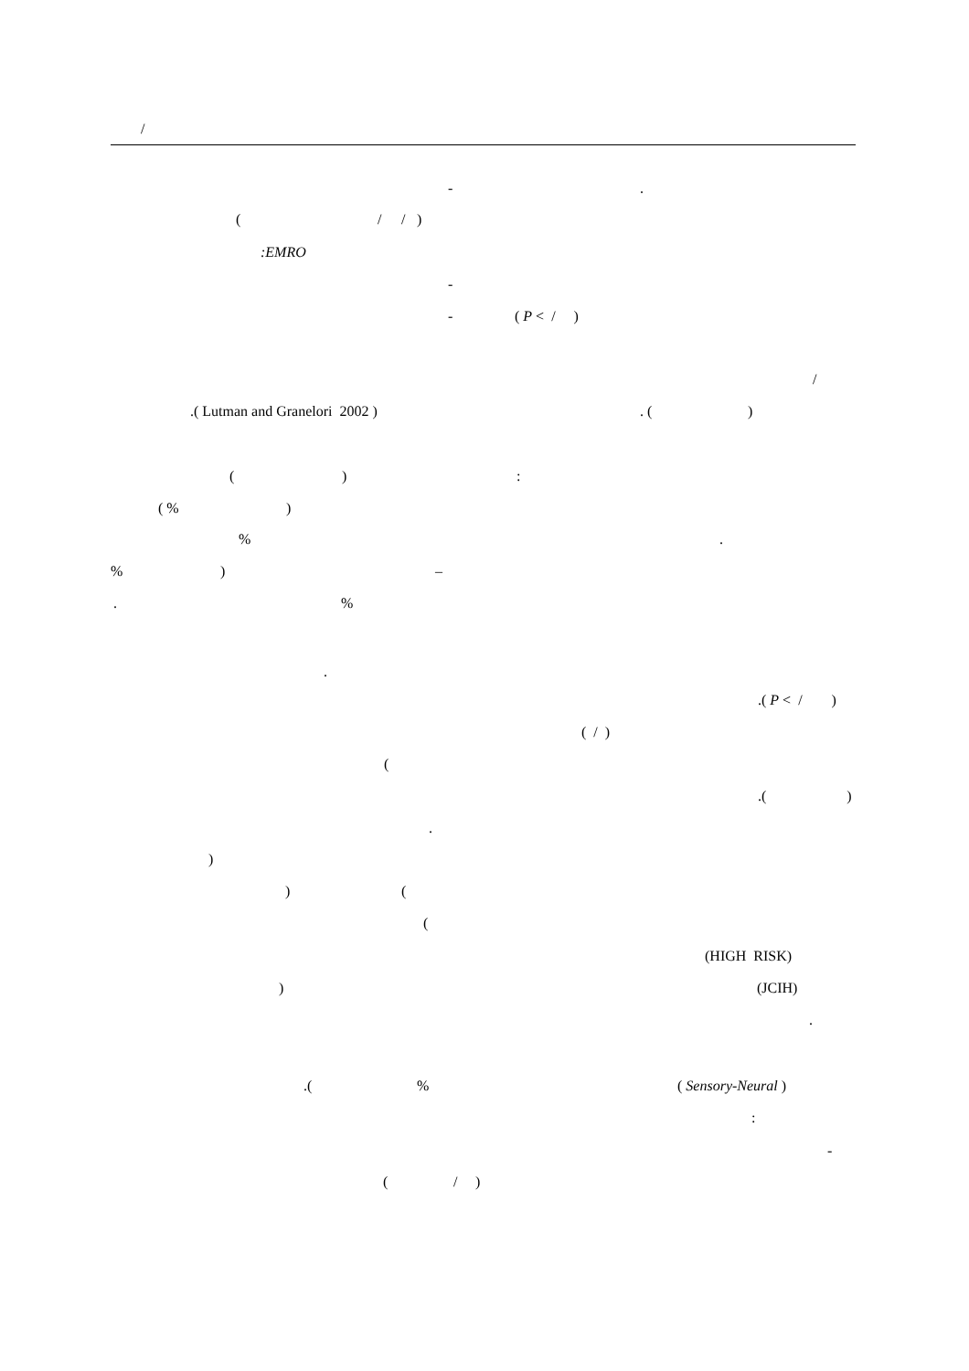/
-.
(/ /)
:EMRO
-
- ( P < / )
/
.( Lutman and Granelori 2002 ). ()
():
( %)
%.
%) –
.%
.
.( P < / )
( / )
(
.( )
.
)
) (
(
(HIGH RISK)
) (JCIH)
.
.(% ( Sensory-Neural )
:
-
(/)